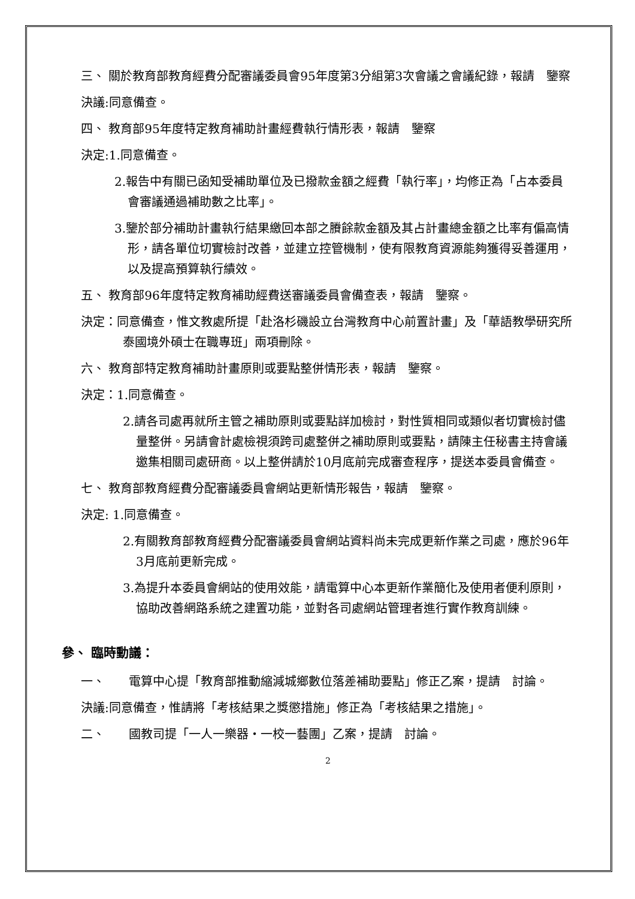三、 關於教育部教育經費分配審議委員會95年度第3分組第3次會議之會議紀錄，報請　鑒察
決議:同意備查。
四、 教育部95年度特定教育補助計畫經費執行情形表，報請　鑒察
決定:1.同意備查。
2.報告中有關已函知受補助單位及已撥款金額之經費「執行率」，均修正為「占本委員會審議通過補助數之比率」。
3.鑒於部分補助計畫執行結果繳回本部之賸餘款金額及其占計畫總金額之比率有偏高情形，請各單位切實檢討改善，並建立控管機制，使有限教育資源能夠獲得妥善運用，以及提高預算執行績效。
五、 教育部96年度特定教育補助經費送審議委員會備查表，報請　鑒察。
決定：同意備查，惟文教處所提「赴洛杉磯設立台灣教育中心前置計畫」及「華語教學研究所泰國境外碩士在職專班」兩項刪除。
六、 教育部特定教育補助計畫原則或要點整併情形表，報請　鑒察。
決定：1.同意備查。
2.請各司處再就所主管之補助原則或要點詳加檢討，對性質相同或類似者切實檢討儘量整併。另請會計處檢視須跨司處整併之補助原則或要點，請陳主任秘書主持會議邀集相關司處研商。以上整併請於10月底前完成審查程序，提送本委員會備查。
七、 教育部教育經費分配審議委員會網站更新情形報告，報請　鑒察。
決定: 1.同意備查。
2.有關教育部教育經費分配審議委員會網站資料尚未完成更新作業之司處，應於96年3月底前更新完成。
3.為提升本委員會網站的使用效能，請電算中心本更新作業簡化及使用者便利原則，協助改善網路系統之建置功能，並對各司處網站管理者進行實作教育訓練。
參、 臨時動議：
一、　　電算中心提「教育部推動縮減城鄉數位落差補助要點」修正乙案，提請　討論。
決議:同意備查，惟請將「考核結果之獎懲措施」修正為「考核結果之措施」。
二、　　國教司提「一人一樂器‧一校一藝團」乙案，提請　討論。
2